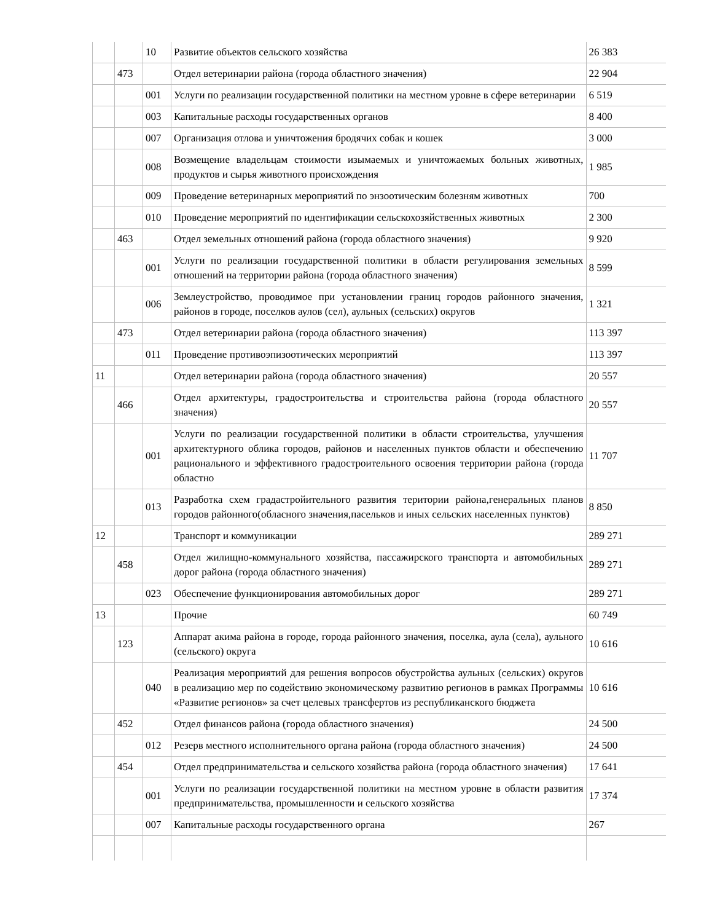| | | 10 | Развитие объектов сельского хозяйства | 26 383 |
| | 473 | | Отдел ветеринарии района (города областного значения) | 22 904 |
| | | 001 | Услуги по реализации государственной политики на местном уровне в сфере ветеринарии | 6 519 |
| | | 003 | Капитальные расходы государственных органов | 8 400 |
| | | 007 | Организация отлова и уничтожения бродячих собак и кошек | 3 000 |
| | | 008 | Возмещение владельцам стоимости изымаемых и уничтожаемых больных животных, продуктов и сырья животного происхождения | 1 985 |
| | | 009 | Проведение ветеринарных мероприятий по энзоотическим болезням животных | 700 |
| | | 010 | Проведение мероприятий по идентификации сельскохозяйственных животных | 2 300 |
| | 463 | | Отдел земельных отношений района (города областного значения) | 9 920 |
| | | 001 | Услуги по реализации государственной политики в области регулирования земельных отношений на территории района (города областного значения) | 8 599 |
| | | 006 | Землеустройство, проводимое при установлении границ городов районного значения, районов в городе, поселков аулов (сел), аульных (сельских) округов | 1 321 |
| | 473 | | Отдел ветеринарии района (города областного значения) | 113 397 |
| | | 011 | Проведение противоэпизоотических мероприятий | 113 397 |
| 11 | | | Отдел ветеринарии района (города областного значения) | 20 557 |
| | 466 | | Отдел архитектуры, градостроительства и строительства района (города областного значения) | 20 557 |
| | | 001 | Услуги по реализации государственной политики в области строительства, улучшения архитектурного облика городов, районов и населенных пунктов области и обеспечению рационального и эффективного градостроительного освоения территории района (города областно | 11 707 |
| | | 013 | Разработка схем градастройительного развития територии района,генеральных планов городов районного(обласного значения,пасельков и иных сельских населенных пунктов) | 8 850 |
| 12 | | | Транспорт и коммуникации | 289 271 |
| | 458 | | Отдел жилищно-коммунального хозяйства, пассажирского транспорта и автомобильных дорог района (города областного значения) | 289 271 |
| | | 023 | Обеспечение функционирования автомобильных дорог | 289 271 |
| 13 | | | Прочие | 60 749 |
| | 123 | | Аппарат акима района в городе, города районного значения, поселка, аула (села), аульного (сельского) округа | 10 616 |
| | | 040 | Реализация мероприятий для решения вопросов обустройства аульных (сельских) округов в реализацию мер по содействию экономическому развитию регионов в рамках Программы «Развитие регионов» за счет целевых трансфертов из республиканского бюджета | 10 616 |
| | 452 | | Отдел финансов района (города областного значения) | 24 500 |
| | | 012 | Резерв местного исполнительного органа района (города областного значения) | 24 500 |
| | 454 | | Отдел предпринимательства и сельского хозяйства района (города областного значения) | 17 641 |
| | | 001 | Услуги по реализации государственной политики на местном уровне в области развития предпринимательства, промышленности и сельского хозяйства | 17 374 |
| | | 007 | Капитальные расходы государственного органа | 267 |